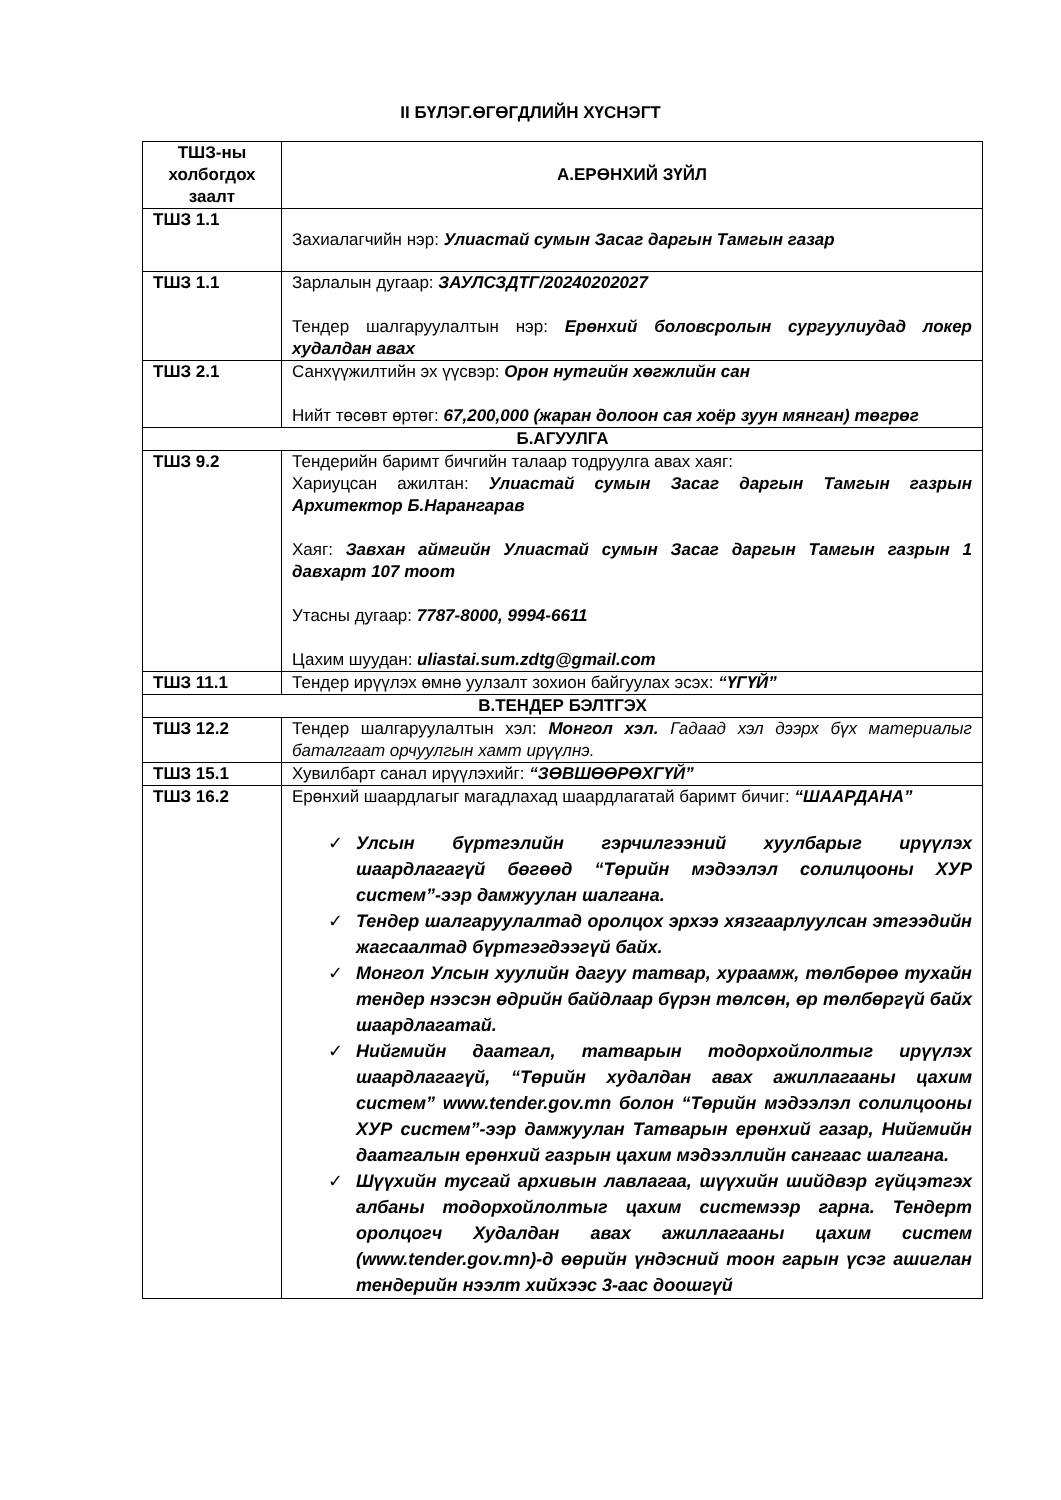II БҮЛЭГ.ӨГӨГДЛИЙН ХҮСНЭГТ
| ТШЗ-ны холбогдох заалт | А.ЕРӨНХИЙ ЗҮЙЛ |
| --- | --- |
| ТШЗ 1.1 | Захиалагчийн нэр: Улиастай сумын Засаг даргын Тамгын газар |
| ТШЗ 1.1 | Зарлалын дугаар: ЗАУЛСЗДТГ/20240202027 Тендер шалгаруулалтын нэр: Ерөнхий боловсролын сургуулиудад локер худалдан авах |
| ТШЗ 2.1 | Санхүүжилтийн эх үүсвэр: Орон нутгийн хөгжлийн сан Нийт төсөвт өртөг: 67,200,000 (жаран долоон сая хоёр зуун мянган) төгрөг |
| Б.АГУУЛГА | |
| ТШЗ 9.2 | Тендерийн баримт бичгийн талаар тодруулга авах хаяг: Хариуцсан ажилтан: Улиастай сумын Засаг даргын Тамгын газрын Архитектор Б.Нарангарав Хаяг: Завхан аймгийн Улиастай сумын Засаг даргын Тамгын газрын 1 давхарт 107 тоот Утасны дугаар: 7787-8000, 9994-6611 Цахим шуудан: uliastai.sum.zdtg@gmail.com |
| ТШЗ 11.1 | Тендер ирүүлэх өмнө уулзалт зохион байгуулах эсэх: “ҮГҮЙ” |
| В.ТЕНДЕР БЭЛТГЭХ | |
| ТШЗ 12.2 | Тендер шалгаруулалтын хэл: Монгол хэл. Гадаад хэл дээрх бүх материалыг баталгаат орчуулгын хамт ирүүлнэ. |
| ТШЗ 15.1 | Хувилбарт санал ирүүлэхийг: “ЗӨВШӨӨРӨХГҮЙ” |
| ТШЗ 16.2 | Ерөнхий шаардлагыг магадлахад шаардлагатай баримт бичиг: “ШААРДАНА” ✓ Улсын бүртгэлийн гэрчилгээний хуулбарыг ирүүлэх шаардлагагүй бөгөөд “Төрийн мэдээлэл солилцооны ХУР систем”-ээр дамжуулан шалгана. ✓ Тендер шалгаруулалтад оролцох эрхээ хязгаарлуулсан этгээдийн жагсаалтад бүртгэгдээгүй байх. ✓ Монгол Улсын хуулийн дагуу татвар, хураамж, төлбөрөө тухайн тендер нээсэн өдрийн байдлаар бүрэн төлсөн, өр төлбөргүй байх шаардлагатай. ✓ Нийгмийн даатгал, татварын тодорхойлолтыг ирүүлэх шаардлагагүй, “Төрийн худалдан авах ажиллагааны цахим систем” www.tender.gov.mn болон “Төрийн мэдээлэл солилцооны ХУР систем”-ээр дамжуулан Татварын ерөнхий газар, Нийгмийн даатгалын ерөнхий газрын цахим мэдээллийн сангаас шалгана. ✓ Шүүхийн тусгай архивын лавлагаа, шүүхийн шийдвэр гүйцэтгэх албаны тодорхойлолтыг цахим системээр гарна. Тендерт оролцогч Худалдан авах ажиллагааны цахим систем (www.tender.gov.mn)-д өөрийн үндэсний тоон гарын үсэг ашиглан тендерийн нээлт хийхээс 3-аас доошгүй |